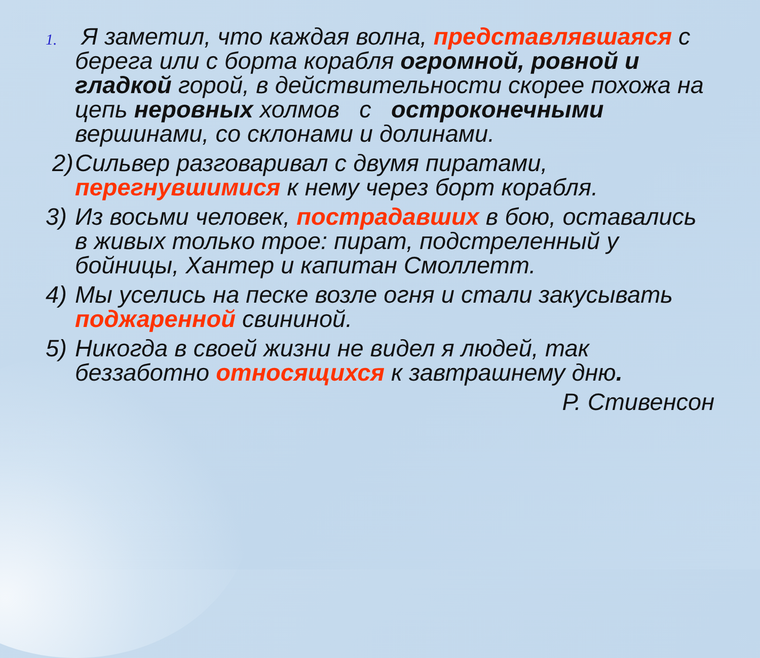1.
Я заметил, что каждая волна, представлявшаяся с берега или с борта корабля огромной, ровной и гладкой горой, в действительности скорее похожа на цепь неровных холмов с остроконечными вершинами, со склонами и долинами.
2) Сильвер разговаривал с двумя пиратами, перегнувшимися к нему через борт корабля.
3) Из восьми человек, пострадавших в бою, оставались в живых только трое: пират, подстреленный у бойницы, Хантер и капитан Смоллетт.
4) Мы уселись на песке возле огня и стали закусывать поджаренной свининой.
5) Никогда в своей жизни не видел я людей, так беззаботно относящихся к завтрашнему дню.
Р. Стивенсон